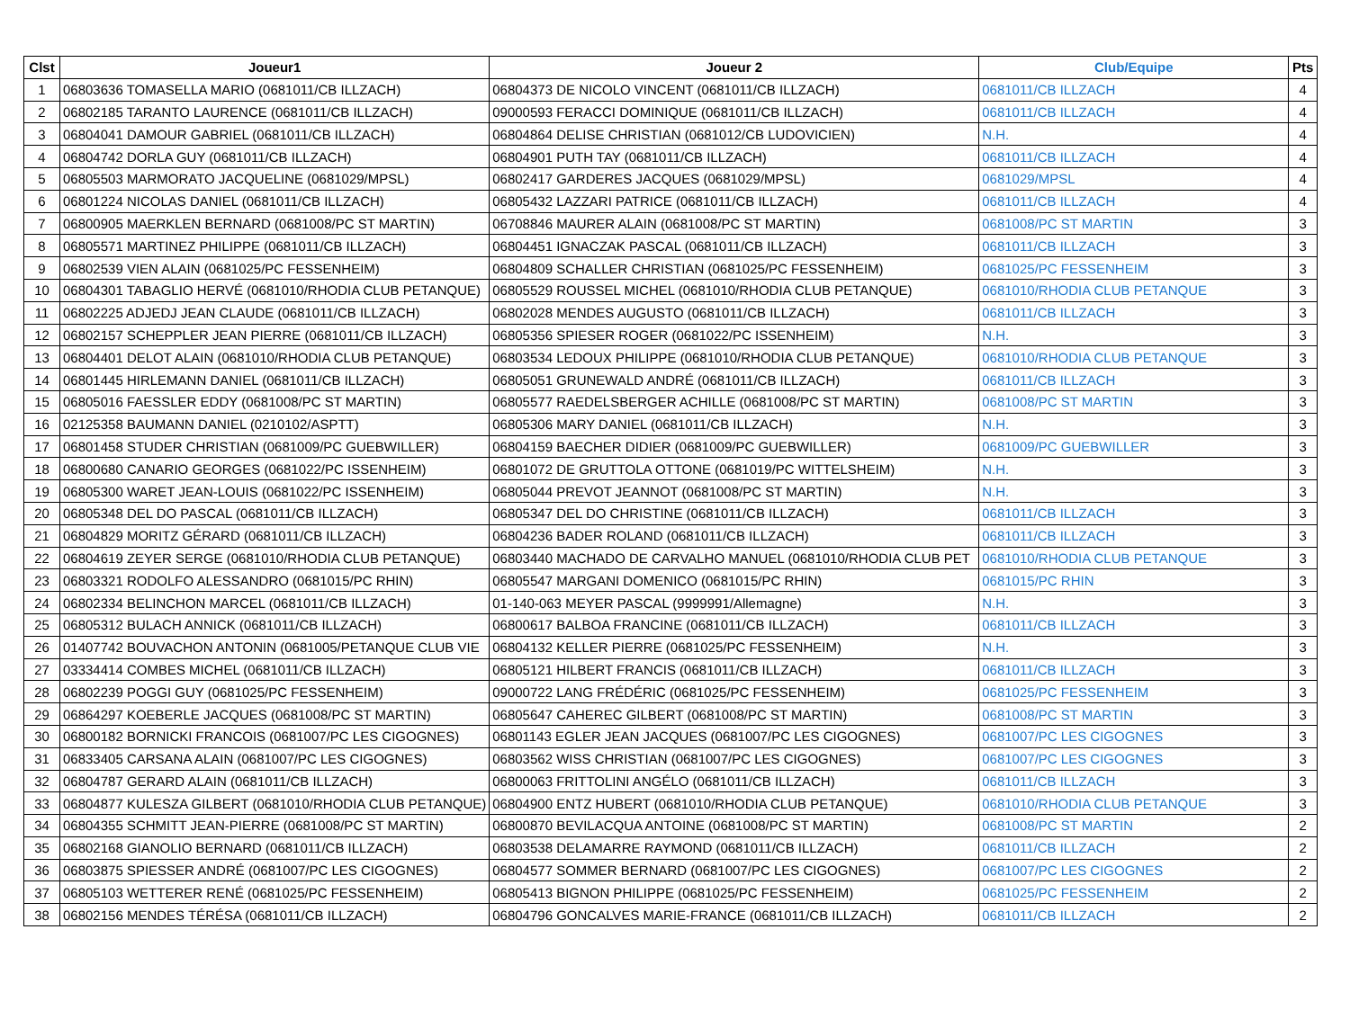| Clst | Joueur1 | Joueur 2 | Club/Equipe | Pts |
| --- | --- | --- | --- | --- |
| 1 | 06803636 TOMASELLA MARIO (0681011/CB ILLZACH) | 06804373 DE NICOLO VINCENT (0681011/CB ILLZACH) | 0681011/CB ILLZACH | 4 |
| 2 | 06802185 TARANTO LAURENCE (0681011/CB ILLZACH) | 09000593 FERACCI DOMINIQUE (0681011/CB ILLZACH) | 0681011/CB ILLZACH | 4 |
| 3 | 06804041 DAMOUR GABRIEL (0681011/CB ILLZACH) | 06804864 DELISE CHRISTIAN (0681012/CB LUDOVICIEN) | N.H. | 4 |
| 4 | 06804742 DORLA GUY (0681011/CB ILLZACH) | 06804901 PUTH TAY (0681011/CB ILLZACH) | 0681011/CB ILLZACH | 4 |
| 5 | 06805503 MARMORATO JACQUELINE (0681029/MPSL) | 06802417 GARDERES JACQUES (0681029/MPSL) | 0681029/MPSL | 4 |
| 6 | 06801224 NICOLAS DANIEL (0681011/CB ILLZACH) | 06805432 LAZZARI PATRICE (0681011/CB ILLZACH) | 0681011/CB ILLZACH | 4 |
| 7 | 06800905 MAERKLEN BERNARD (0681008/PC ST MARTIN) | 06708846 MAURER ALAIN (0681008/PC ST MARTIN) | 0681008/PC ST MARTIN | 3 |
| 8 | 06805571 MARTINEZ PHILIPPE (0681011/CB ILLZACH) | 06804451 IGNACZAK PASCAL (0681011/CB ILLZACH) | 0681011/CB ILLZACH | 3 |
| 9 | 06802539 VIEN ALAIN (0681025/PC FESSENHEIM) | 06804809 SCHALLER CHRISTIAN (0681025/PC FESSENHEIM) | 0681025/PC FESSENHEIM | 3 |
| 10 | 06804301 TABAGLIO HERVÉ (0681010/RHODIA CLUB PETANQUE) | 06805529 ROUSSEL MICHEL (0681010/RHODIA CLUB PETANQUE) | 0681010/RHODIA CLUB PETANQUE | 3 |
| 11 | 06802225 ADJEDJ JEAN CLAUDE (0681011/CB ILLZACH) | 06802028 MENDES AUGUSTO (0681011/CB ILLZACH) | 0681011/CB ILLZACH | 3 |
| 12 | 06802157 SCHEPPLER JEAN PIERRE (0681011/CB ILLZACH) | 06805356 SPIESER ROGER (0681022/PC ISSENHEIM) | N.H. | 3 |
| 13 | 06804401 DELOT ALAIN (0681010/RHODIA CLUB PETANQUE) | 06803534 LEDOUX PHILIPPE (0681010/RHODIA CLUB PETANQUE) | 0681010/RHODIA CLUB PETANQUE | 3 |
| 14 | 06801445 HIRLEMANN DANIEL (0681011/CB ILLZACH) | 06805051 GRUNEWALD ANDRÉ (0681011/CB ILLZACH) | 0681011/CB ILLZACH | 3 |
| 15 | 06805016 FAESSLER EDDY (0681008/PC ST MARTIN) | 06805577 RAEDELSBERGER ACHILLE (0681008/PC ST MARTIN) | 0681008/PC ST MARTIN | 3 |
| 16 | 02125358 BAUMANN DANIEL (0210102/ASPTT) | 06805306 MARY DANIEL (0681011/CB ILLZACH) | N.H. | 3 |
| 17 | 06801458 STUDER CHRISTIAN (0681009/PC GUEBWILLER) | 06804159 BAECHER DIDIER (0681009/PC GUEBWILLER) | 0681009/PC GUEBWILLER | 3 |
| 18 | 06800680 CANARIO GEORGES (0681022/PC ISSENHEIM) | 06801072 DE GRUTTOLA OTTONE (0681019/PC WITTELSHEIM) | N.H. | 3 |
| 19 | 06805300 WARET JEAN-LOUIS (0681022/PC ISSENHEIM) | 06805044 PREVOT JEANNOT (0681008/PC ST MARTIN) | N.H. | 3 |
| 20 | 06805348 DEL DO PASCAL (0681011/CB ILLZACH) | 06805347 DEL DO CHRISTINE (0681011/CB ILLZACH) | 0681011/CB ILLZACH | 3 |
| 21 | 06804829 MORITZ GÉRARD (0681011/CB ILLZACH) | 06804236 BADER ROLAND (0681011/CB ILLZACH) | 0681011/CB ILLZACH | 3 |
| 22 | 06804619 ZEYER SERGE (0681010/RHODIA CLUB PETANQUE) | 06803440 MACHADO DE CARVALHO MANUEL (0681010/RHODIA CLUB PET | 0681010/RHODIA CLUB PETANQUE | 3 |
| 23 | 06803321 RODOLFO ALESSANDRO (0681015/PC RHIN) | 06805547 MARGANI DOMENICO (0681015/PC RHIN) | 0681015/PC RHIN | 3 |
| 24 | 06802334 BELINCHON MARCEL (0681011/CB ILLZACH) | 01-140-063 MEYER PASCAL (9999991/Allemagne) | N.H. | 3 |
| 25 | 06805312 BULACH ANNICK (0681011/CB ILLZACH) | 06800617 BALBOA FRANCINE (0681011/CB ILLZACH) | 0681011/CB ILLZACH | 3 |
| 26 | 01407742 BOUVACHON ANTONIN (0681005/PETANQUE CLUB VIE | 06804132 KELLER PIERRE (0681025/PC FESSENHEIM) | N.H. | 3 |
| 27 | 03334414 COMBES MICHEL (0681011/CB ILLZACH) | 06805121 HILBERT FRANCIS (0681011/CB ILLZACH) | 0681011/CB ILLZACH | 3 |
| 28 | 06802239 POGGI GUY (0681025/PC FESSENHEIM) | 09000722 LANG FRÉDÉRIC (0681025/PC FESSENHEIM) | 0681025/PC FESSENHEIM | 3 |
| 29 | 06864297 KOEBERLE JACQUES (0681008/PC ST MARTIN) | 06805647 CAHEREC GILBERT (0681008/PC ST MARTIN) | 0681008/PC ST MARTIN | 3 |
| 30 | 06800182 BORNICKI FRANCOIS (0681007/PC LES CIGOGNES) | 06801143 EGLER JEAN JACQUES (0681007/PC LES CIGOGNES) | 0681007/PC LES CIGOGNES | 3 |
| 31 | 06833405 CARSANA ALAIN (0681007/PC LES CIGOGNES) | 06803562 WISS CHRISTIAN (0681007/PC LES CIGOGNES) | 0681007/PC LES CIGOGNES | 3 |
| 32 | 06804787 GERARD ALAIN (0681011/CB ILLZACH) | 06800063 FRITTOLINI ANGÉLO (0681011/CB ILLZACH) | 0681011/CB ILLZACH | 3 |
| 33 | 06804877 KULESZA GILBERT (0681010/RHODIA CLUB PETANQUE) | 06804900 ENTZ HUBERT (0681010/RHODIA CLUB PETANQUE) | 0681010/RHODIA CLUB PETANQUE | 3 |
| 34 | 06804355 SCHMITT JEAN-PIERRE (0681008/PC ST MARTIN) | 06800870 BEVILACQUA ANTOINE (0681008/PC ST MARTIN) | 0681008/PC ST MARTIN | 2 |
| 35 | 06802168 GIANOLIO BERNARD (0681011/CB ILLZACH) | 06803538 DELAMARRE RAYMOND (0681011/CB ILLZACH) | 0681011/CB ILLZACH | 2 |
| 36 | 06803875 SPIESSER ANDRÉ (0681007/PC LES CIGOGNES) | 06804577 SOMMER BERNARD (0681007/PC LES CIGOGNES) | 0681007/PC LES CIGOGNES | 2 |
| 37 | 06805103 WETTERER RENÉ (0681025/PC FESSENHEIM) | 06805413 BIGNON PHILIPPE (0681025/PC FESSENHEIM) | 0681025/PC FESSENHEIM | 2 |
| 38 | 06802156 MENDES TÉRÉSA (0681011/CB ILLZACH) | 06804796 GONCALVES MARIE-FRANCE (0681011/CB ILLZACH) | 0681011/CB ILLZACH | 2 |